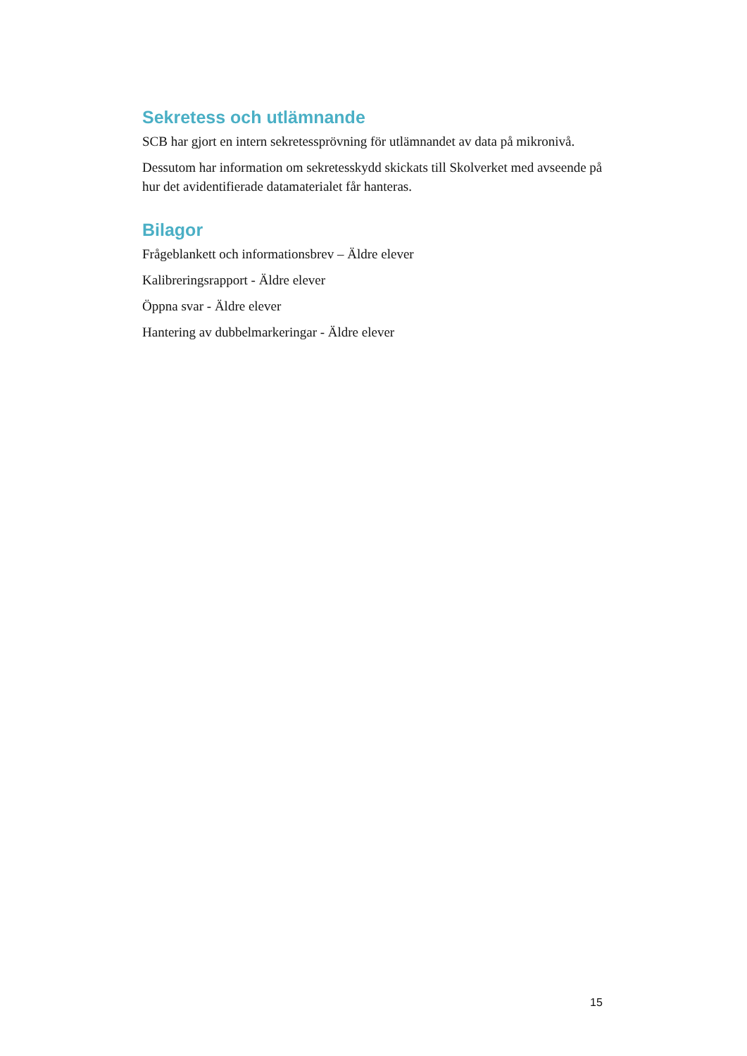Sekretess och utlämnande
SCB har gjort en intern sekretessprövning för utlämnandet av data på mikronivå.
Dessutom har information om sekretesskydd skickats till Skolverket med avseende på hur det avidentifierade datamaterialet får hanteras.
Bilagor
Frågeblankett och informationsbrev – Äldre elever
Kalibreringsrapport - Äldre elever
Öppna svar - Äldre elever
Hantering av dubbelmarkeringar - Äldre elever
15